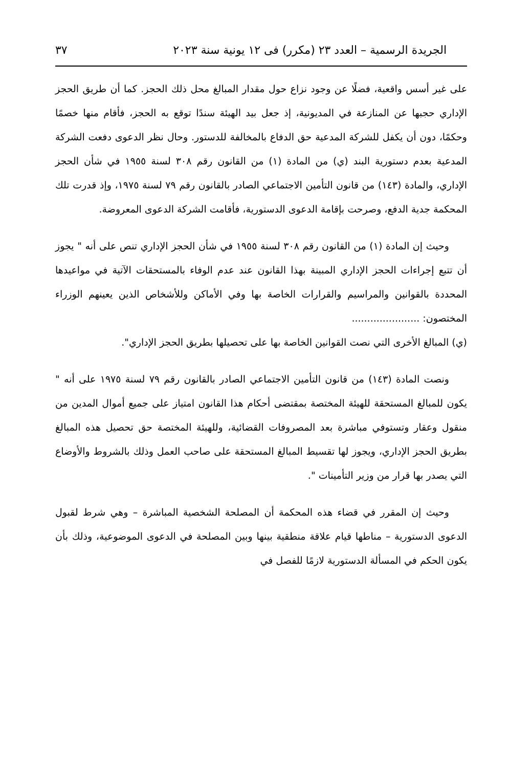الجريدة الرسمية – العدد ٢٣ (مكرر) فى ١٢ يونية سنة ٢٠٢٣ ٣٧
على غير أسس واقعية، فضلًا عن وجود نزاع حول مقدار المبالغ محل ذلك الحجز. كما أن طريق الحجز الإداري حجبها عن المنازعة في المديونية، إذ جعل بيد الهيئة سندًا توقع به الحجز، فأقام منها خصمًا وحكمًا، دون أن يكفل للشركة المدعية حق الدفاع بالمخالفة للدستور. وحال نظر الدعوى دفعت الشركة المدعية بعدم دستورية البند (ي) من المادة (١) من القانون رقم ٣٠٨ لسنة ١٩٥٥ في شأن الحجز الإداري، والمادة (١٤٣) من قانون التأمين الاجتماعي الصادر بالقانون رقم ٧٩ لسنة ١٩٧٥، وإذ قدرت تلك المحكمة جدية الدفع، وصرحت بإقامة الدعوى الدستورية، فأقامت الشركة الدعوى المعروضة.
وحيث إن المادة (١) من القانون رقم ٣٠٨ لسنة ١٩٥٥ في شأن الحجز الإداري تنص على أنه " يجوز أن تتبع إجراءات الحجز الإداري المبينة بهذا القانون عند عدم الوفاء بالمستحقات الآتية في مواعيدها المحددة بالقوانين والمراسيم والقرارات الخاصة بها وفي الأماكن وللأشخاص الذين يعينهم الوزراء المختصون: ......................
(ي) المبالغ الأخرى التي نصت القوانين الخاصة بها على تحصيلها بطريق الحجز الإداري".
ونصت المادة (١٤٣) من قانون التأمين الاجتماعي الصادر بالقانون رقم ٧٩ لسنة ١٩٧٥ على أنه " يكون للمبالغ المستحقة للهيئة المختصة بمقتضى أحكام هذا القانون امتياز على جميع أموال المدين من منقول وعقار وتستوفي مباشرة بعد المصروفات القضائية، وللهيئة المختصة حق تحصيل هذه المبالغ بطريق الحجز الإداري، ويجوز لها تقسيط المبالغ المستحقة على صاحب العمل وذلك بالشروط والأوضاع التي يصدر بها قرار من وزير التأمينات ".
وحيث إن المقرر في قضاء هذه المحكمة أن المصلحة الشخصية المباشرة – وهي شرط لقبول الدعوى الدستورية – مناطها قيام علاقة منطقية بينها وبين المصلحة في الدعوى الموضوعية، وذلك بأن يكون الحكم في المسألة الدستورية لازمًا للفصل في